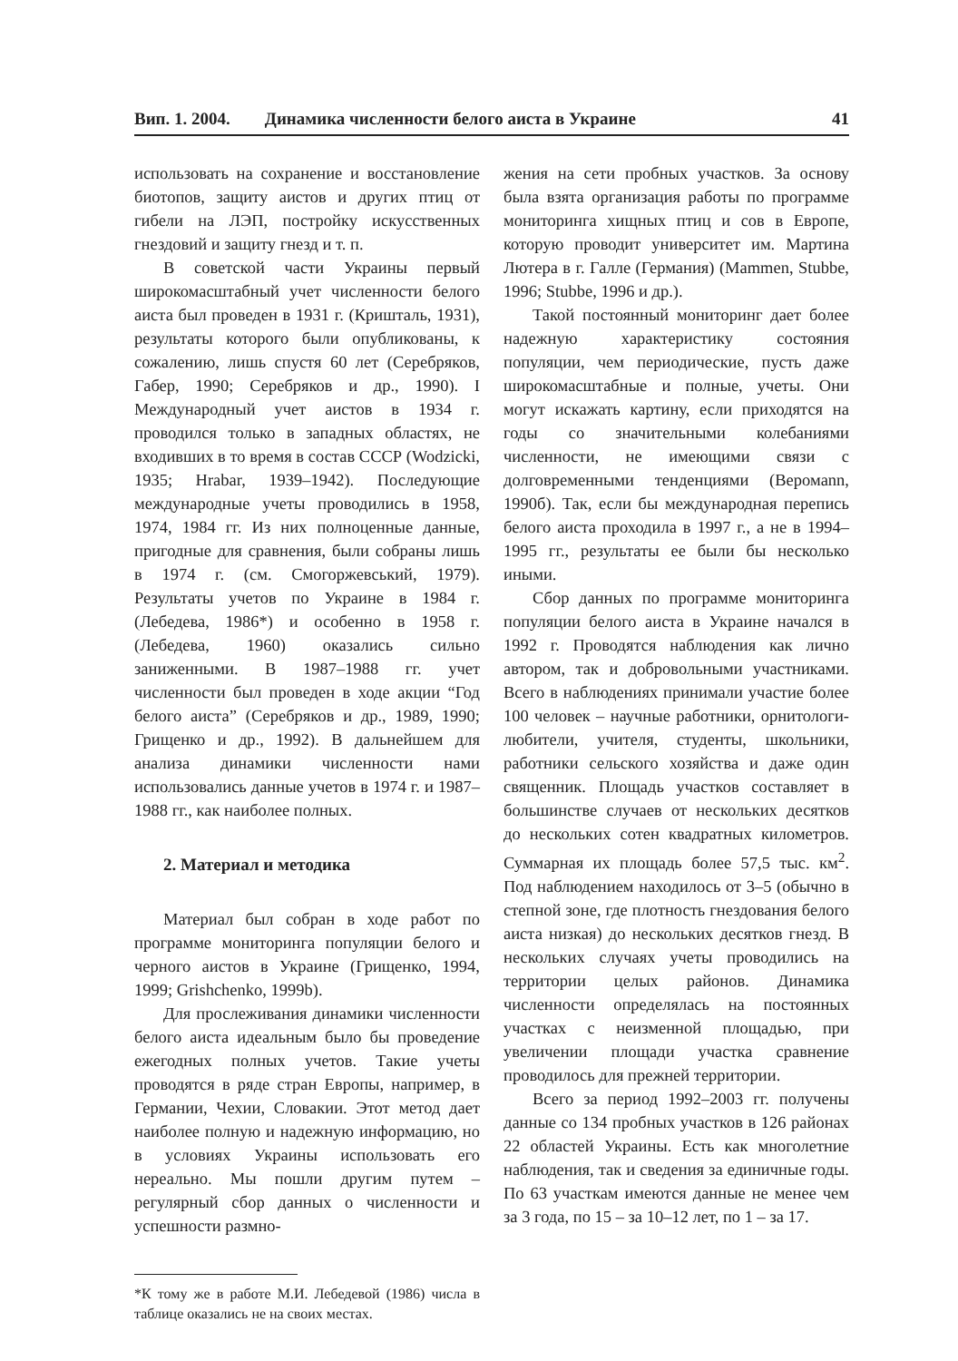Вип. 1. 2004. Динамика численности белого аиста в Украине 41
использовать на сохранение и восстановление биотопов, защиту аистов и других птиц от гибели на ЛЭП, постройку искусственных гнездовий и защиту гнезд и т. п.
В советской части Украины первый широкомасштабный учет численности белого аиста был проведен в 1931 г. (Кришталь, 1931), результаты которого были опубликованы, к сожалению, лишь спустя 60 лет (Серебряков, Габер, 1990; Серебряков и др., 1990). I Международный учет аистов в 1934 г. проводился только в западных областях, не входивших в то время в состав СССР (Wodzicki, 1935; Hrabar, 1939–1942). Последующие международные учеты проводились в 1958, 1974, 1984 гг. Из них полноценные данные, пригодные для сравнения, были собраны лишь в 1974 г. (см. Смогоржевський, 1979). Результаты учетов по Украине в 1984 г. (Лебедева, 1986*) и особенно в 1958 г. (Лебедева, 1960) оказались сильно заниженными. В 1987–1988 гг. учет численности был проведен в ходе акции “Год белого аиста” (Серебряков и др., 1989, 1990; Грищенко и др., 1992). В дальнейшем для анализа динамики численности нами использовались данные учетов в 1974 г. и 1987–1988 гг., как наиболее полных.
2. Материал и методика
Материал был собран в ходе работ по программе мониторинга популяции белого и черного аистов в Украине (Грищенко, 1994, 1999; Grishchenko, 1999b).
Для прослеживания динамики численности белого аиста идеальным было бы проведение ежегодных полных учетов. Такие учеты проводятся в ряде стран Европы, например, в Германии, Чехии, Словакии. Этот метод дает наиболее полную и надежную информацию, но в условиях Украины использовать его нереально. Мы пошли другим путем – регулярный сбор данных о численности и успешности размно-
*К тому же в работе М.И. Лебедевой (1986) числа в таблице оказались не на своих местах.
жения на сети пробных участков. За основу была взята организация работы по программе мониторинга хищных птиц и сов в Европе, которую проводит университет им. Мартина Лютера в г. Галле (Германия) (Mammen, Stubbe, 1996; Stubbe, 1996 и др.).
Такой постоянный мониторинг дает более надежную характеристику состояния популяции, чем периодические, пусть даже широкомасштабные и полные, учеты. Они могут искажать картину, если приходятся на годы со значительными колебаниями численности, не имеющими связи с долговременными тенденциями (Веромann, 1990б). Так, если бы международная перепись белого аиста проходила в 1997 г., а не в 1994–1995 гг., результаты ее были бы несколько иными.
Сбор данных по программе мониторинга популяции белого аиста в Украине начался в 1992 г. Проводятся наблюдения как лично автором, так и добровольными участниками. Всего в наблюдениях принимали участие более 100 человек – научные работники, орнитологи-любители, учителя, студенты, школьники, работники сельского хозяйства и даже один священник. Площадь участков составляет в большинстве случаев от нескольких десятков до нескольких сотен квадратных километров. Суммарная их площадь более 57,5 тыс. км<sup>2</sup>. Под наблюдением находилось от 3–5 (обычно в степной зоне, где плотность гнездования белого аиста низкая) до нескольких десятков гнезд. В нескольких случаях учеты проводились на территории целых районов. Динамика численности определялась на постоянных участках с неизменной площадью, при увеличении площади участка сравнение проводилось для прежней территории.
Всего за период 1992–2003 гг. получены данные со 134 пробных участков в 126 районах 22 областей Украины. Есть как многолетние наблюдения, так и сведения за единичные годы. По 63 участкам имеются данные не менее чем за 3 года, по 15 – за 10–12 лет, по 1 – за 17.